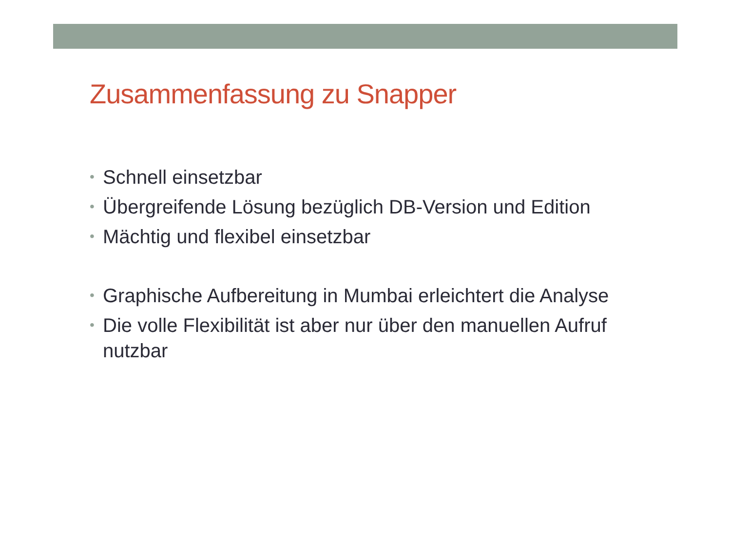Zusammenfassung zu Snapper
• Schnell einsetzbar
• Übergreifende Lösung bezüglich DB-Version und Edition
• Mächtig und flexibel einsetzbar
• Graphische Aufbereitung in Mumbai erleichtert die Analyse
• Die volle Flexibilität ist aber nur über den manuellen Aufruf nutzbar